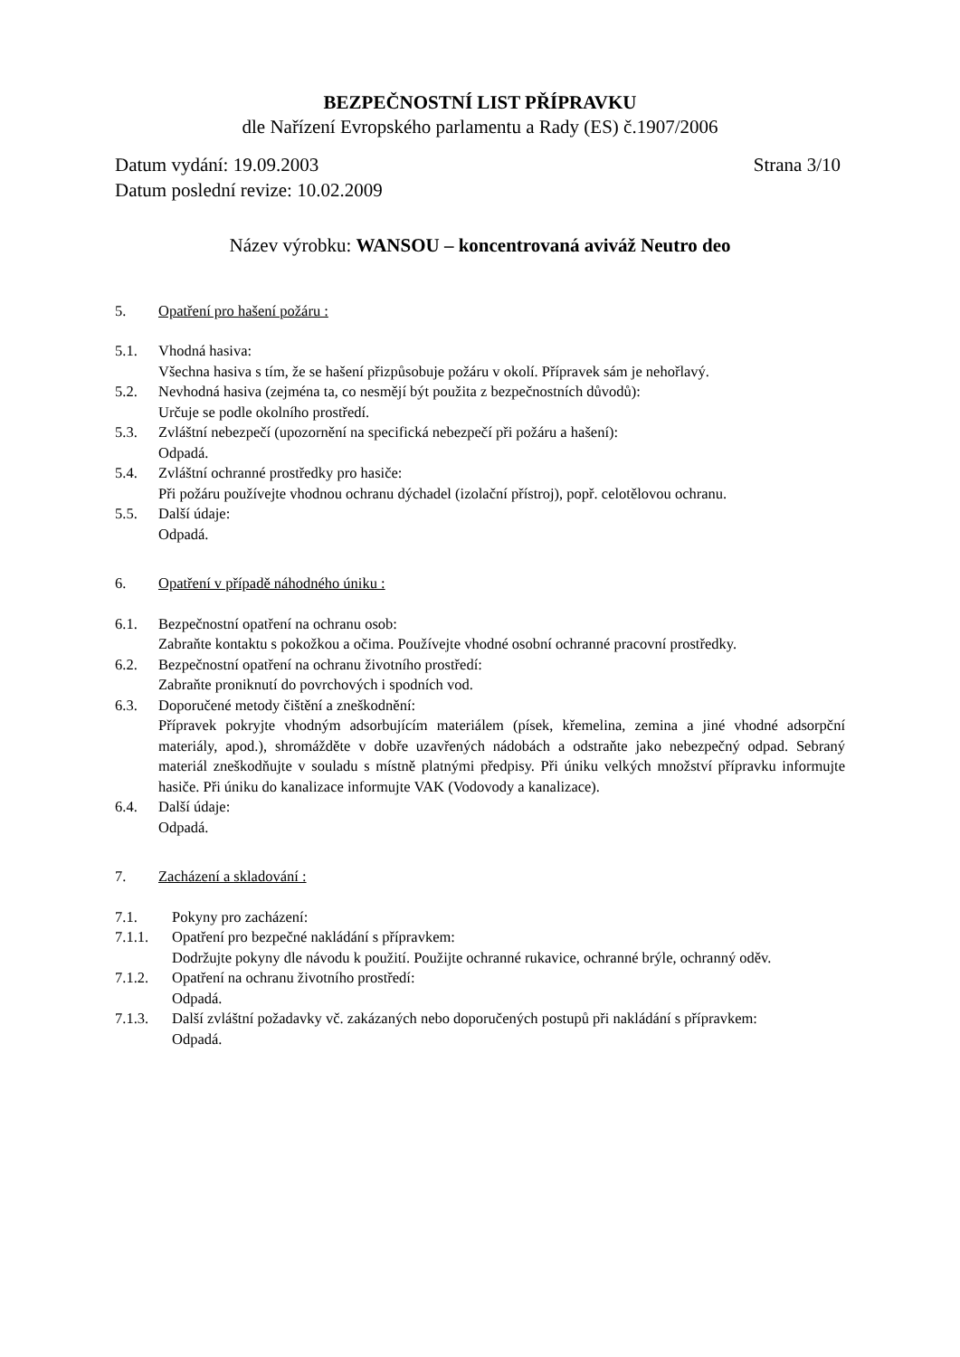BEZPEČNOSTNÍ LIST PŘÍPRAVKU
dle Nařízení Evropského parlamentu a Rady (ES) č.1907/2006
Datum vydání: 19.09.2003 Strana 3/10
Datum poslední revize: 10.02.2009
Název výrobku: WANSOU – koncentrovaná aviváž Neutro deo
5. Opatření pro hašení požáru :
5.1. Vhodná hasiva:
Všechna hasiva s tím, že se hašení přizpůsobuje požáru v okolí. Přípravek sám je nehořlavý.
5.2. Nevhodná hasiva (zejména ta, co nesmějí být použita z bezpečnostních důvodů):
Určuje se podle okolního prostředí.
5.3. Zvláštní nebezpečí (upozornění na specifická nebezpečí při požáru a hašení):
Odpadá.
5.4. Zvláštní ochranné prostředky pro hasiče:
Při požáru používejte vhodnou ochranu dýchadel (izolační přístroj), popř. celotělovou ochranu.
5.5. Další údaje:
Odpadá.
6. Opatření v případě náhodného úniku :
6.1. Bezpečnostní opatření na ochranu osob:
Zabraňte kontaktu s pokožkou a očima. Používejte vhodné osobní ochranné pracovní prostředky.
6.2. Bezpečnostní opatření na ochranu životního prostředí:
Zabraňte proniknutí do povrchových i spodních vod.
6.3. Doporučené metody čištění a zneškodnění:
Přípravek pokryjte vhodným adsorbujícím materiálem (písek, křemelina, zemina a jiné vhodné adsorpční materiály, apod.), shromážděte v dobře uzavřených nádobách a odstraňte jako nebezpečný odpad. Sebraný materiál zneškodňujte v souladu s místně platnými předpisy. Při úniku velkých množství přípravku informujte hasiče. Při úniku do kanalizace informujte VAK (Vodovody a kanalizace).
6.4. Další údaje:
Odpadá.
7. Zacházení a skladování :
7.1. Pokyny pro zacházení:
7.1.1. Opatření pro bezpečné nakládání s přípravkem:
Dodržujte pokyny dle návodu k použití. Použijte ochranné rukavice, ochranné brýle, ochranný oděv.
7.1.2. Opatření na ochranu životního prostředí:
Odpadá.
7.1.3. Další zvláštní požadavky vč. zakázaných nebo doporučených postupů při nakládání s přípravkem:
Odpadá.